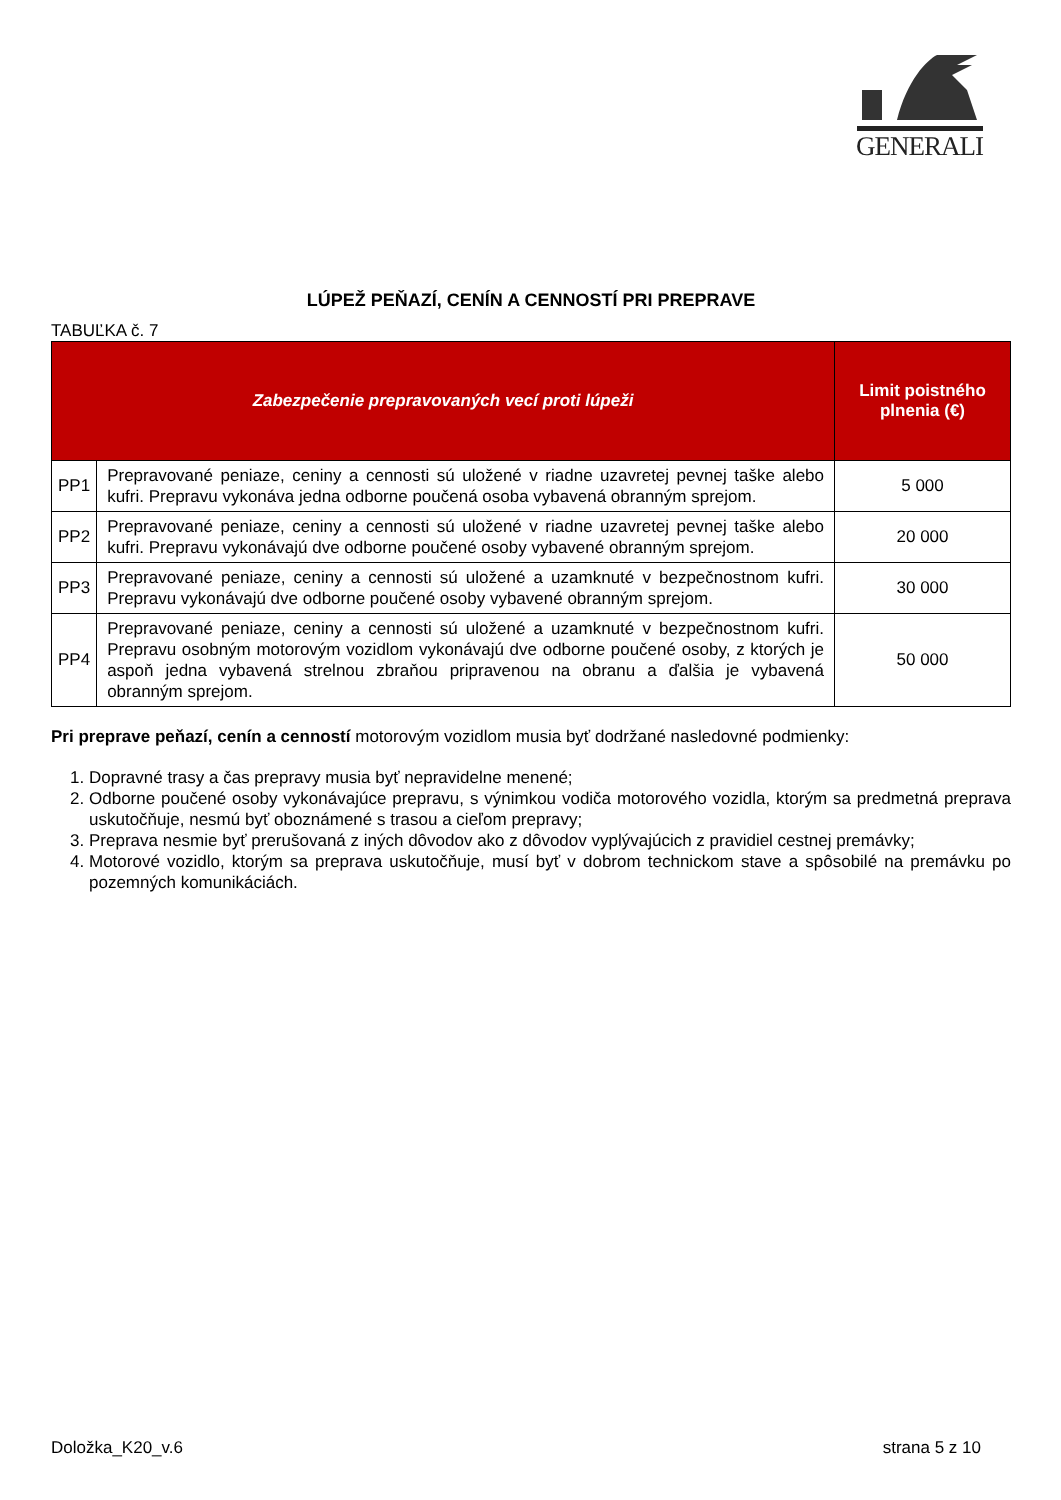GENERALI
LÚPEŽ PEŇAZÍ, CENÍN A CENNOSTÍ PRI PREPRAVE
TABUĽKA č. 7
| Zabezpečenie prepravovaných vecí proti lúpeži | | Limit poistného plnenia (€) |
| --- | --- | --- |
| PP1 | Prepravované peniaze, ceniny a cennosti sú uložené v riadne uzavretej pevnej taške alebo kufri. Prepravu vykonáva jedna odborne poučená osoba vybavená obranným sprejom. | 5 000 |
| PP2 | Prepravované peniaze, ceniny a cennosti sú uložené v riadne uzavretej pevnej taške alebo kufri. Prepravu vykonávajú dve odborne poučené osoby vybavené obranným sprejom. | 20 000 |
| PP3 | Prepravované peniaze, ceniny a cennosti sú uložené a uzamknuté v bezpečnostnom kufri. Prepravu vykonávajú dve odborne poučené osoby vybavené obranným sprejom. | 30 000 |
| PP4 | Prepravované peniaze, ceniny a cennosti sú uložené a uzamknuté v bezpečnostnom kufri. Prepravu osobným motorovým vozidlom vykonávajú dve odborne poučené osoby, z ktorých je aspoň jedna vybavená strelnou zbraňou pripravenou na obranu a ďalšia je vybavená obranným sprejom. | 50 000 |
Pri preprave peňazí, cenín a cenností motorovým vozidlom musia byť dodržané nasledovné podmienky:
1. Dopravné trasy a čas prepravy musia byť nepravidelne menené;
2. Odborne poučené osoby vykonávajúce prepravu, s výnimkou vodiča motorového vozidla, ktorým sa predmetná preprava uskutočňuje, nesmú byť oboznámené s trasou a cieľom prepravy;
3. Preprava nesmie byť prerušovaná z iných dôvodov ako z dôvodov vyplývajúcich z pravidiel cestnej premávky;
4. Motorové vozidlo, ktorým sa preprava uskutočňuje, musí byť v dobrom technickom stave a spôsobilé na premávku po pozemných komunikáciách.
Doložka_K20_v.6 strana 5 z 10